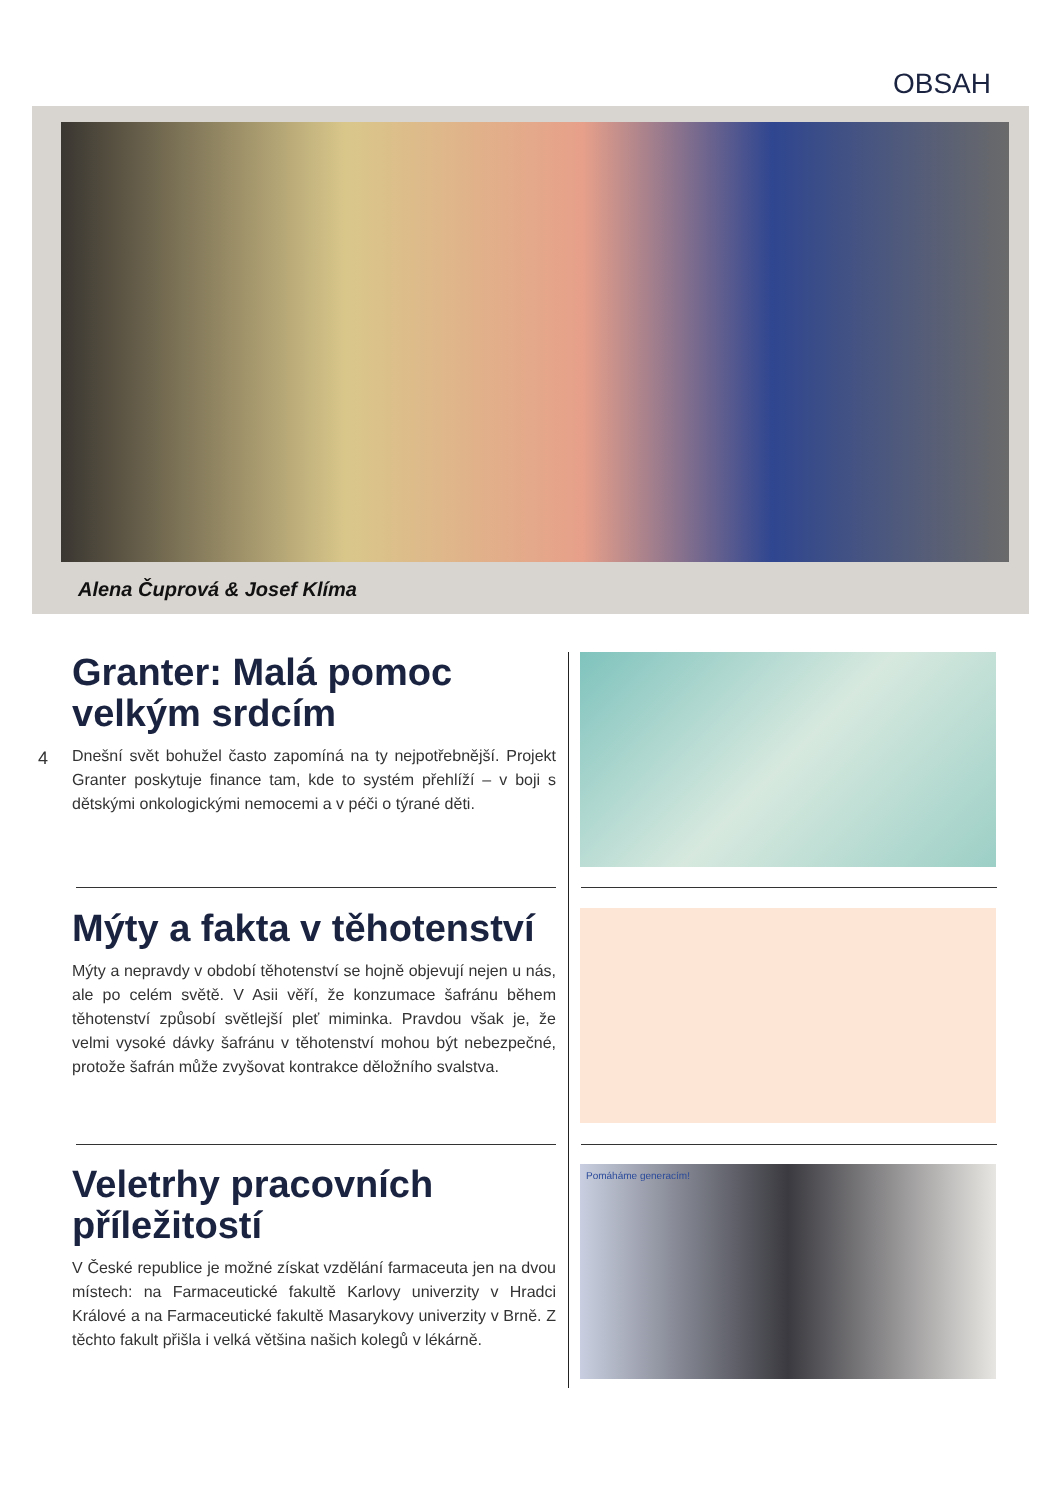OBSAH
Alena Čuprová & Josef Klíma
4
Granter: Malá pomoc velkým srdcím
Dnešní svět bohužel často zapomíná na ty nejpotřebnější. Projekt Granter poskytuje finance tam, kde to systém přehlíží – v boji s dětskými onkologickými nemocemi a v péči o týrané děti.
Mýty a fakta v těhotenství
Mýty a nepravdy v období těhotenství se hojně objevují nejen u nás, ale po celém světě. V Asii věří, že konzumace šafránu během těhotenství způsobí světlejší pleť miminka. Pravdou však je, že velmi vysoké dávky šafránu v těhotenství mohou být nebezpečné, protože šafrán může zvyšovat kontrakce děložního svalstva.
Veletrhy pracovních příležitostí
V České republice je možné získat vzdělání farmaceuta jen na dvou místech: na Farmaceutické fakultě Karlovy univerzity v Hradci Králové a na Farmaceutické fakultě Masarykovy univerzity v Brně. Z těchto fakult přišla i velká většina našich kolegů v lékárně.
Pomáháme generacím!